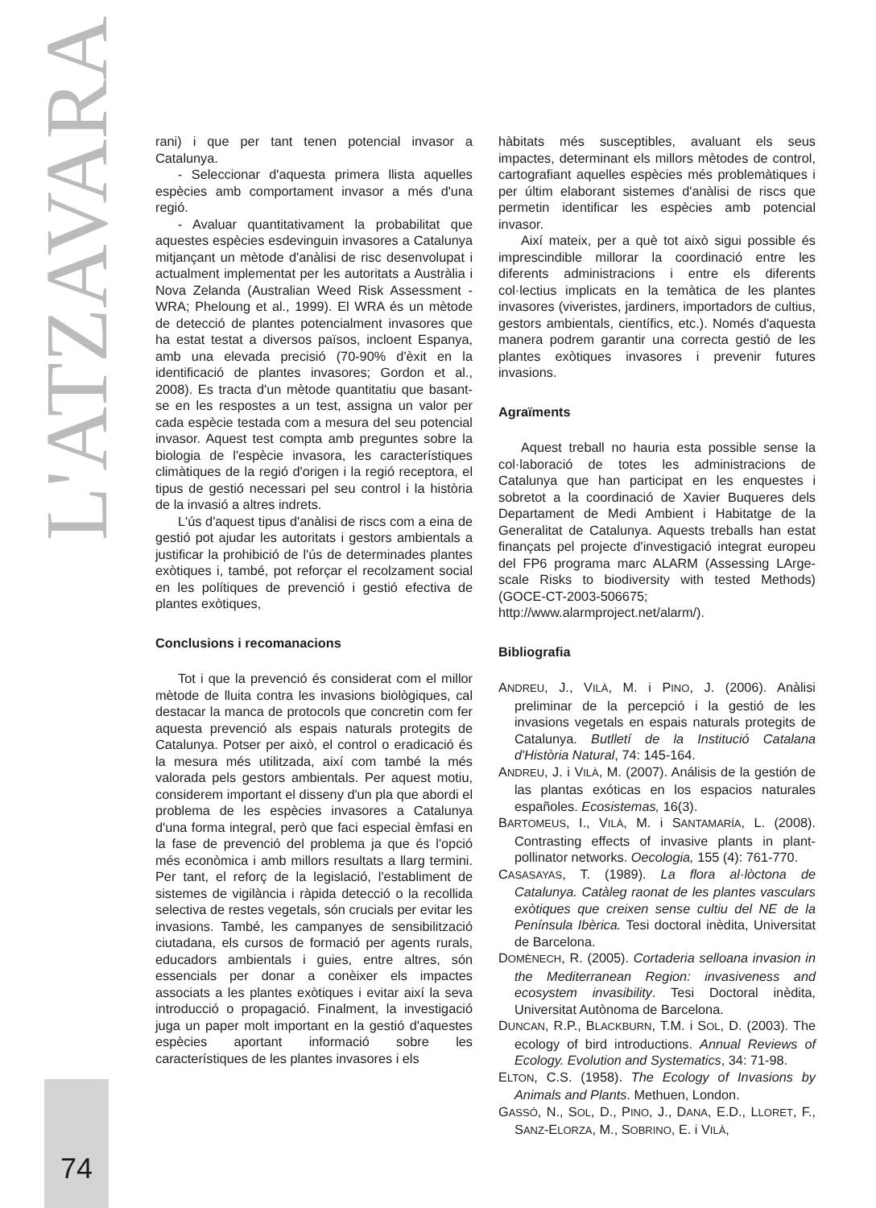L'ATZAVARA
74
rani) i que per tant tenen potencial invasor a Catalunya.
- Seleccionar d'aquesta primera llista aquelles espècies amb comportament invasor a més d'una regió.
- Avaluar quantitativament la probabilitat que aquestes espècies esdevinguin invasores a Catalunya mitjançant un mètode d'anàlisi de risc desenvolupat i actualment implementat per les autoritats a Austràlia i Nova Zelanda (Australian Weed Risk Assessment - WRA; Pheloung et al., 1999). El WRA és un mètode de detecció de plantes potencialment invasores que ha estat testat a diversos països, incloent Espanya, amb una elevada precisió (70-90% d'èxit en la identificació de plantes invasores; Gordon et al., 2008). Es tracta d'un mètode quantitatiu que basant-se en les respostes a un test, assigna un valor per cada espècie testada com a mesura del seu potencial invasor. Aquest test compta amb preguntes sobre la biologia de l'espècie invasora, les característiques climàtiques de la regió d'origen i la regió receptora, el tipus de gestió necessari pel seu control i la història de la invasió a altres indrets.
L'ús d'aquest tipus d'anàlisi de riscs com a eina de gestió pot ajudar les autoritats i gestors ambientals a justificar la prohibició de l'ús de determinades plantes exòtiques i, també, pot reforçar el recolzament social en les polítiques de prevenció i gestió efectiva de plantes exòtiques,
Conclusions i recomanacions
Tot i que la prevenció és considerat com el millor mètode de lluita contra les invasions biològiques, cal destacar la manca de protocols que concretin com fer aquesta prevenció als espais naturals protegits de Catalunya. Potser per això, el control o eradicació és la mesura més utilitzada, així com també la més valorada pels gestors ambientals. Per aquest motiu, considerem important el disseny d'un pla que abordi el problema de les espècies invasores a Catalunya d'una forma integral, però que faci especial èmfasi en la fase de prevenció del problema ja que és l'opció més econòmica i amb millors resultats a llarg termini. Per tant, el reforç de la legislació, l'establiment de sistemes de vigilància i ràpida detecció o la recollida selectiva de restes vegetals, són crucials per evitar les invasions. També, les campanyes de sensibilització ciutadana, els cursos de formació per agents rurals, educadors ambientals i guies, entre altres, són essencials per donar a conèixer els impactes associats a les plantes exòtiques i evitar així la seva introducció o propagació. Finalment, la investigació juga un paper molt important en la gestió d'aquestes espècies aportant informació sobre les característiques de les plantes invasores i els
hàbitats més susceptibles, avaluant els seus impactes, determinant els millors mètodes de control, cartografiant aquelles espècies més problemàtiques i per últim elaborant sistemes d'anàlisi de riscs que permetin identificar les espècies amb potencial invasor.
Així mateix, per a què tot això sigui possible és imprescindible millorar la coordinació entre les diferents administracions i entre els diferents col·lectius implicats en la temàtica de les plantes invasores (viveristes, jardiners, importadors de cultius, gestors ambientals, científics, etc.). Només d'aquesta manera podrem garantir una correcta gestió de les plantes exòtiques invasores i prevenir futures invasions.
Agraïments
Aquest treball no hauria esta possible sense la col·laboració de totes les administracions de Catalunya que han participat en les enquestes i sobretot a la coordinació de Xavier Buqueres dels Departament de Medi Ambient i Habitatge de la Generalitat de Catalunya. Aquests treballs han estat finançats pel projecte d'investigació integrat europeu del FP6 programa marc ALARM (Assessing LArge-scale Risks to biodiversity with tested Methods) (GOCE-CT-2003-506675; http://www.alarmproject.net/alarm/).
Bibliografia
ANDREU, J., VILÀ, M. i PINO, J. (2006). Anàlisi preliminar de la percepció i la gestió de les invasions vegetals en espais naturals protegits de Catalunya. Butlletí de la Institució Catalana d'Història Natural, 74: 145-164.
ANDREU, J. i VILÀ, M. (2007). Análisis de la gestión de las plantas exóticas en los espacios naturales españoles. Ecosistemas, 16(3).
BARTOMEUS, I., VILÀ, M. i SANTAMARÍA, L. (2008). Contrasting effects of invasive plants in plant-pollinator networks. Oecologia, 155 (4): 761-770.
CASASAYAS, T. (1989). La flora al·lòctona de Catalunya. Catàleg raonat de les plantes vasculars exòtiques que creixen sense cultiu del NE de la Península Ibèrica. Tesi doctoral inèdita, Universitat de Barcelona.
DOMÈNECH, R. (2005). Cortaderia selloana invasion in the Mediterranean Region: invasiveness and ecosystem invasibility. Tesi Doctoral inèdita, Universitat Autònoma de Barcelona.
DUNCAN, R.P., BLACKBURN, T.M. i SOL, D. (2003). The ecology of bird introductions. Annual Reviews of Ecology. Evolution and Systematics, 34: 71-98.
ELTON, C.S. (1958). The Ecology of Invasions by Animals and Plants. Methuen, London.
GASSÓ, N., SOL, D., PINO, J., DANA, E.D., LLORET, F., SANZ-ELORZA, M., SOBRINO, E. i VILÀ,